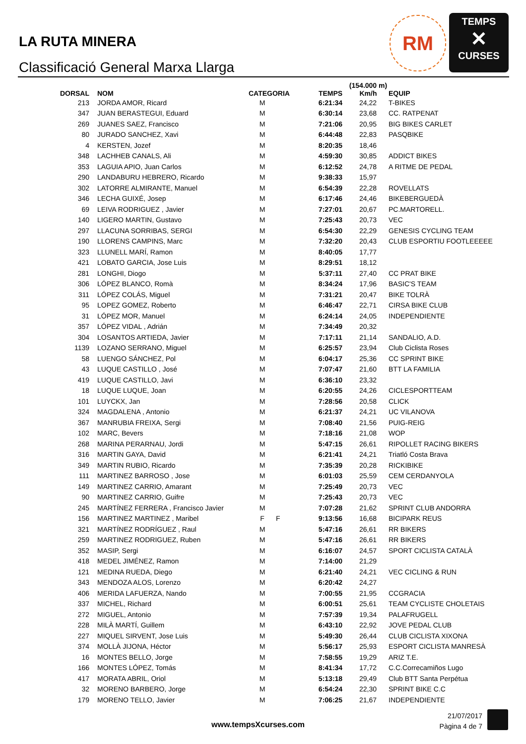LA RUTA MINERA
Classificació General Marxa Llarga
RM
TEMPS
✕
CURSES
| DORSAL | NOM | CATEGORIA | | TEMPS | (154.000 m) Km/h | EQUIP |
| --- | --- | --- | --- | --- | --- | --- |
| 213 | JORDA AMOR, Ricard | M | | 6:21:34 | 24,22 | T-BIKES |
| 347 | JUAN BERASTEGUI, Eduard | M | | 6:30:14 | 23,68 | CC. RATPENAT |
| 269 | JUANES SAEZ, Francisco | M | | 7:21:06 | 20,95 | BIG BIKES CARLET |
| 80 | JURADO SANCHEZ, Xavi | M | | 6:44:48 | 22,83 | PASQBIKE |
| 4 | KERSTEN, Jozef | M | | 8:20:35 | 18,46 | |
| 348 | LACHHEB CANALS, Ali | M | | 4:59:30 | 30,85 | ADDICT BIKES |
| 353 | LAGUIA APIO, Juan Carlos | M | | 6:12:52 | 24,78 | A RITME DE PEDAL |
| 290 | LANDABURU HEBRERO, Ricardo | M | | 9:38:33 | 15,97 | |
| 302 | LATORRE ALMIRANTE, Manuel | M | | 6:54:39 | 22,28 | ROVELLATS |
| 346 | LECHA GUIXÉ, Josep | M | | 6:17:46 | 24,46 | BIKEBERGUEDÀ |
| 69 | LEIVA RODRIGUEZ , Javier | M | | 7:27:01 | 20,67 | PC.MARTORELL. |
| 140 | LIGERO MARTIN, Gustavo | M | | 7:25:43 | 20,73 | VEC |
| 297 | LLACUNA SORRIBAS, SERGI | M | | 6:54:30 | 22,29 | GENESIS CYCLING TEAM |
| 190 | LLORENS CAMPINS, Marc | M | | 7:32:20 | 20,43 | CLUB ESPORTIU FOOTLEEEEE |
| 323 | LLUNELL MARÍ, Ramon | M | | 8:40:05 | 17,77 | |
| 421 | LOBATO GARCIA, Jose Luis | M | | 8:29:51 | 18,12 | |
| 281 | LONGHI, Diogo | M | | 5:37:11 | 27,40 | CC PRAT BIKE |
| 306 | LÓPEZ BLANCO, Romà | M | | 8:34:24 | 17,96 | BASIC'S TEAM |
| 311 | LÓPEZ COLÁS, Miguel | M | | 7:31:21 | 20,47 | BIKE TOLRÀ |
| 95 | LOPEZ GOMEZ, Roberto | M | | 6:46:47 | 22,71 | CIRSA BIKE CLUB |
| 31 | LÓPEZ MOR, Manuel | M | | 6:24:14 | 24,05 | INDEPENDIENTE |
| 357 | LÓPEZ VIDAL , Adrián | M | | 7:34:49 | 20,32 | |
| 304 | LOSANTOS ARTIEDA, Javier | M | | 7:17:11 | 21,14 | SANDALIO, A.D. |
| 1139 | LOZANO SERRANO, Miguel | M | | 6:25:57 | 23,94 | Club Ciclista Roses |
| 58 | LUENGO SÁNCHEZ, Pol | M | | 6:04:17 | 25,36 | CC SPRINT BIKE |
| 43 | LUQUE CASTILLO , José | M | | 7:07:47 | 21,60 | BTT LA FAMILIA |
| 419 | LUQUE CASTILLO, Javi | M | | 6:36:10 | 23,32 | |
| 18 | LUQUE LUQUE, Joan | M | | 6:20:55 | 24,26 | CICLESPORTTEAM |
| 101 | LUYCKX, Jan | M | | 7:28:56 | 20,58 | CLICK |
| 324 | MAGDALENA , Antonio | M | | 6:21:37 | 24,21 | UC VILANOVA |
| 367 | MANRUBIA FREIXA, Sergi | M | | 7:08:40 | 21,56 | PUIG-REIG |
| 102 | MARC, Bevers | M | | 7:18:16 | 21,08 | WOP |
| 268 | MARINA PERARNAU, Jordi | M | | 5:47:15 | 26,61 | RIPOLLET RACING BIKERS |
| 316 | MARTIN GAYA, David | M | | 6:21:41 | 24,21 | Triatló Costa Brava |
| 349 | MARTIN RUBIO, Ricardo | M | | 7:35:39 | 20,28 | RICKIBIKE |
| 111 | MARTINEZ BARROSO , Jose | M | | 6:01:03 | 25,59 | CEM CERDANYOLA |
| 149 | MARTINEZ CARRIO, Amarant | M | | 7:25:49 | 20,73 | VEC |
| 90 | MARTINEZ CARRIO, Guifre | M | | 7:25:43 | 20,73 | VEC |
| 245 | MARTÍNEZ FERRERA , Francisco Javier | M | | 7:07:28 | 21,62 | SPRINT CLUB ANDORRA |
| 156 | MARTINEZ MARTINEZ , Maribel | F | F | 9:13:56 | 16,68 | BICIPARK REUS |
| 321 | MARTÍNEZ RODRÍGUEZ , Raul | M | | 5:47:16 | 26,61 | RR BIKERS |
| 259 | MARTINEZ RODRIGUEZ, Ruben | M | | 5:47:16 | 26,61 | RR BIKERS |
| 352 | MASIP, Sergi | M | | 6:16:07 | 24,57 | SPORT CICLISTA CATALÀ |
| 418 | MEDEL JIMÉNEZ, Ramon | M | | 7:14:00 | 21,29 | |
| 121 | MEDINA RUEDA, Diego | M | | 6:21:40 | 24,21 | VEC CICLING & RUN |
| 343 | MENDOZA ALOS, Lorenzo | M | | 6:20:42 | 24,27 | |
| 406 | MERIDA LAFUERZA, Nando | M | | 7:00:55 | 21,95 | CCGRACIA |
| 337 | MICHEL, Richard | M | | 6:00:51 | 25,61 | TEAM CYCLISTE CHOLETAIS |
| 272 | MIGUEL, Antonio | M | | 7:57:39 | 19,34 | PALAFRUGELL |
| 228 | MILÀ MARTÍ, Guillem | M | | 6:43:10 | 22,92 | JOVE PEDAL CLUB |
| 227 | MIQUEL SIRVENT, Jose Luis | M | | 5:49:30 | 26,44 | CLUB CICLISTA XIXONA |
| 374 | MOLLÀ JIJONA, Héctor | M | | 5:56:17 | 25,93 | ESPORT CICLISTA MANRESÀ |
| 16 | MONTES BELLO, Jorge | M | | 7:58:55 | 19,29 | ARIZ T.E. |
| 166 | MONTES LÓPEZ, Tomás | M | | 8:41:34 | 17,72 | C.C.Correcamiños Lugo |
| 417 | MORATA ABRIL, Oriol | M | | 5:13:18 | 29,49 | Club BTT Santa Perpétua |
| 32 | MORENO BARBERO, Jorge | M | | 6:54:24 | 22,30 | SPRINT BIKE C.C |
| 179 | MORENO TELLO, Javier | M | | 7:06:25 | 21,67 | INDEPENDIENTE |
www.tempsXcurses.com
21/07/2017
Pàgina 4 de 7